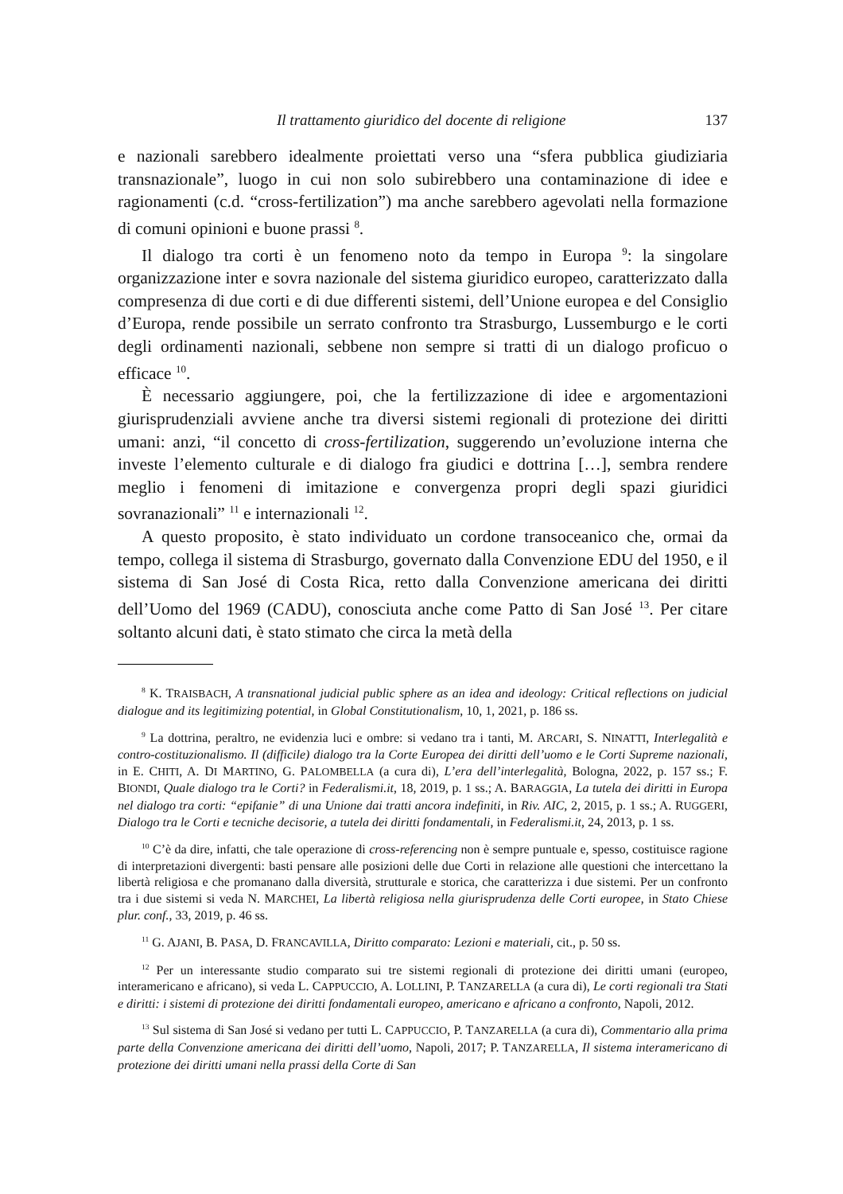Il trattamento giuridico del docente di religione 137
e nazionali sarebbero idealmente proiettati verso una “sfera pubblica giudiziaria transnazionale”, luogo in cui non solo subirebbero una contaminazione di idee e ragionamenti (c.d. “cross-fertilization”) ma anche sarebbero agevolati nella formazione di comuni opinioni e buone prassi <sup>8</sup>.
Il dialogo tra corti è un fenomeno noto da tempo in Europa <sup>9</sup>: la singolare organizzazione inter e sovra nazionale del sistema giuridico europeo, caratterizzato dalla compresenza di due corti e di due differenti sistemi, dell’Unione europea e del Consiglio d’Europa, rende possibile un serrato confronto tra Strasburgo, Lussemburgo e le corti degli ordinamenti nazionali, sebbene non sempre si tratti di un dialogo proficuo o efficace <sup>10</sup>.
È necessario aggiungere, poi, che la fertilizzazione di idee e argomentazioni giurisprudenziali avviene anche tra diversi sistemi regionali di protezione dei diritti umani: anzi, “il concetto di cross-fertilization, suggerendo un’evoluzione interna che investe l’elemento culturale e di dialogo fra giudici e dottrina […], sembra rendere meglio i fenomeni di imitazione e convergenza propri degli spazi giuridici sovranazionali” <sup>11</sup> e internazionali <sup>12</sup>.
A questo proposito, è stato individuato un cordone transoceanico che, ormai da tempo, collega il sistema di Strasburgo, governato dalla Convenzione EDU del 1950, e il sistema di San José di Costa Rica, retto dalla Convenzione americana dei diritti dell’Uomo del 1969 (CADU), conosciuta anche come Patto di San José <sup>13</sup>. Per citare soltanto alcuni dati, è stato stimato che circa la metà della
<sup>8</sup> K. TRAISBACH, A transnational judicial public sphere as an idea and ideology: Critical reflections on judicial dialogue and its legitimizing potential, in Global Constitutionalism, 10, 1, 2021, p. 186 ss.
<sup>9</sup> La dottrina, peraltro, ne evidenzia luci e ombre: si vedano tra i tanti, M. ARCARI, S. NINATTI, Interlegalità e contro-costituzionalismo. Il (difficile) dialogo tra la Corte Europea dei diritti dell’uomo e le Corti Supreme nazionali, in E. CHITI, A. DI MARTINO, G. PALOMBELLA (a cura di), L’era dell’interlegalità, Bologna, 2022, p. 157 ss.; F. BIONDI, Quale dialogo tra le Corti? in Federalismi.it, 18, 2019, p. 1 ss.; A. BARAGGIA, La tutela dei diritti in Europa nel dialogo tra corti: “epifanie” di una Unione dai tratti ancora indefiniti, in Riv. AIC, 2, 2015, p. 1 ss.; A. RUGGERI, Dialogo tra le Corti e tecniche decisorie, a tutela dei diritti fondamentali, in Federalismi.it, 24, 2013, p. 1 ss.
<sup>10</sup> C’è da dire, infatti, che tale operazione di cross-referencing non è sempre puntuale e, spesso, costituisce ragione di interpretazioni divergenti: basti pensare alle posizioni delle due Corti in relazione alle questioni che intercettano la libertà religiosa e che promanano dalla diversità, strutturale e storica, che caratterizza i due sistemi. Per un confronto tra i due sistemi si veda N. MARCHEI, La libertà religiosa nella giurisprudenza delle Corti europee, in Stato Chiese plur. conf., 33, 2019, p. 46 ss.
<sup>11</sup> G. AJANI, B. PASA, D. FRANCAVILLA, Diritto comparato: Lezioni e materiali, cit., p. 50 ss.
<sup>12</sup> Per un interessante studio comparato sui tre sistemi regionali di protezione dei diritti umani (europeo, interamericano e africano), si veda L. CAPPUCCIO, A. LOLLINI, P. TANZARELLA (a cura di), Le corti regionali tra Stati e diritti: i sistemi di protezione dei diritti fondamentali europeo, americano e africano a confronto, Napoli, 2012.
<sup>13</sup> Sul sistema di San José si vedano per tutti L. CAPPUCCIO, P. TANZARELLA (a cura di), Commentario alla prima parte della Convenzione americana dei diritti dell’uomo, Napoli, 2017; P. TANZARELLA, Il sistema interamericano di protezione dei diritti umani nella prassi della Corte di San